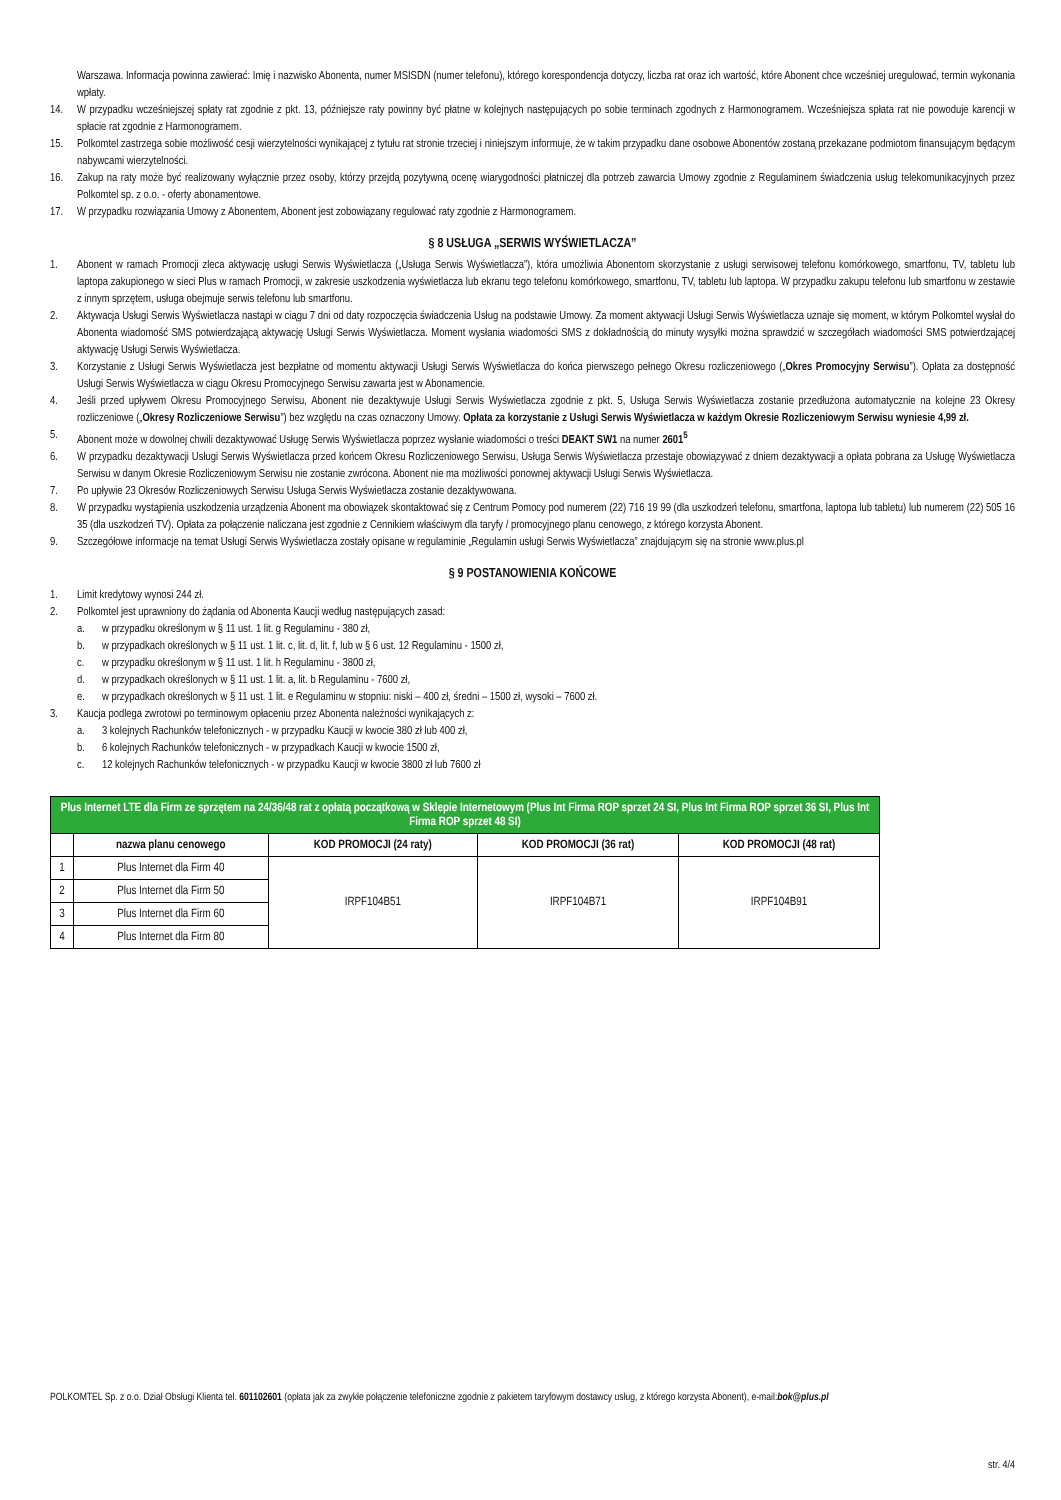Warszawa. Informacja powinna zawierać: Imię i nazwisko Abonenta, numer MSISDN (numer telefonu), którego korespondencja dotyczy, liczba rat oraz ich wartość, które Abonent chce wcześniej uregulować, termin wykonania wpłaty.
14. W przypadku wcześniejszej spłaty rat zgodnie z pkt. 13, późniejsze raty powinny być płatne w kolejnych następujących po sobie terminach zgodnych z Harmonogramem. Wcześniejsza spłata rat nie powoduje karencji w spłacie rat zgodnie z Harmonogramem.
15. Polkomtel zastrzega sobie możliwość cesji wierzytelności wynikającej z tytułu rat stronie trzeciej i niniejszym informuje, że w takim przypadku dane osobowe Abonentów zostaną przekazane podmiotom finansującym będącym nabywcami wierzytelności.
16. Zakup na raty może być realizowany wyłącznie przez osoby, którzy przejdą pozytywną ocenę wiarygodności płatniczej dla potrzeb zawarcia Umowy zgodnie z Regulaminem świadczenia usług telekomunikacyjnych przez Polkomtel sp. z o.o. - oferty abonamentowe.
17. W przypadku rozwiązania Umowy z Abonentem, Abonent jest zobowiązany regulować raty zgodnie z Harmonogramem.
§ 8 USŁUGA „SERWIS WYŚWIETLACZA”
1. Abonent w ramach Promocji zleca aktywację usługi Serwis Wyświetlacza („Usługa Serwis Wyświetlacza”), która umożliwia Abonentom skorzystanie z usługi serwisowej telefonu komórkowego, smartfonu, TV, tabletu lub laptopa zakupionego w sieci Plus w ramach Promocji, w zakresie uszkodzenia wyświetlacza lub ekranu tego telefonu komórkowego, smartfonu, TV, tabletu lub laptopa. W przypadku zakupu telefonu lub smartfonu w zestawie z innym sprzętem, usługa obejmuje serwis telefonu lub smartfonu.
2. Aktywacja Usługi Serwis Wyświetlacza nastąpi w ciągu 7 dni od daty rozpoczęcia świadczenia Usług na podstawie Umowy. Za moment aktywacji Usługi Serwis Wyświetlacza uznaje się moment, w którym Polkomtel wysłał do Abonenta wiadomość SMS potwierdzającą aktywację Usługi Serwis Wyświetlacza. Moment wysłania wiadomości SMS z dokładnością do minuty wysyłki można sprawdzić w szczegółach wiadomości SMS potwierdzającej aktywację Usługi Serwis Wyświetlacza.
3. Korzystanie z Usługi Serwis Wyświetlacza jest bezpłatne od momentu aktywacji Usługi Serwis Wyświetlacza do końca pierwszego pełnego Okresu rozliczeniowego („Okres Promocyjny Serwisu”). Opłata za dostępność Usługi Serwis Wyświetlacza w ciągu Okresu Promocyjnego Serwisu zawarta jest w Abonamencie.
4. Jeśli przed upływem Okresu Promocyjnego Serwisu, Abonent nie dezaktywuje Usługi Serwis Wyświetlacza zgodnie z pkt. 5, Usługa Serwis Wyświetlacza zostanie przedłużona automatycznie na kolejne 23 Okresy rozliczeniowe („Okresy Rozliczeniowe Serwisu”) bez względu na czas oznaczony Umowy. Opłata za korzystanie z Usługi Serwis Wyświetlacza w każdym Okresie Rozliczeniowym Serwisu wyniesie 4,99 zł.
5. Abonent może w dowolnej chwili dezaktywować Usługę Serwis Wyświetlacza poprzez wysłanie wiadomości o treści DEAKT SW1 na numer 2601<sup>5</sup>
6. W przypadku dezaktywacji Usługi Serwis Wyświetlacza przed końcem Okresu Rozliczeniowego Serwisu, Usługa Serwis Wyświetlacza przestaje obowiązywać z dniem dezaktywacji a opłata pobrana za Usługę Wyświetlacza Serwisu w danym Okresie Rozliczeniowym Serwisu nie zostanie zwrócona. Abonent nie ma możliwości ponownej aktywacji Usługi Serwis Wyświetlacza.
7. Po upływie 23 Okresów Rozliczeniowych Serwisu Usługa Serwis Wyświetlacza zostanie dezaktywowana.
8. W przypadku wystąpienia uszkodzenia urządzenia Abonent ma obowiązek skontaktować się z Centrum Pomocy pod numerem (22) 716 19 99 (dla uszkodzeń telefonu, smartfona, laptopa lub tabletu) lub numerem (22) 505 16 35 (dla uszkodzeń TV). Opłata za połączenie naliczana jest zgodnie z Cennikiem właściwym dla taryfy / promocyjnego planu cenowego, z którego korzysta Abonent.
9. Szczegółowe informacje na temat Usługi Serwis Wyświetlacza zostały opisane w regulaminie „Regulamin usługi Serwis Wyświetlacza” znajdującym się na stronie www.plus.pl
§ 9 POSTANOWIENIA KOŃCOWE
1. Limit kredytowy wynosi 244 zł.
2. Polkomtel jest uprawniony do żądania od Abonenta Kaucji według następujących zasad:
a. w przypadku określonym w § 11 ust. 1 lit. g Regulaminu - 380 zł,
b. w przypadkach określonych w § 11 ust. 1 lit. c, lit. d, lit. f, lub w § 6 ust. 12 Regulaminu - 1500 zł,
c. w przypadku określonym w § 11 ust. 1 lit. h Regulaminu - 3800 zł,
d. w przypadkach określonych w § 11 ust. 1 lit. a, lit. b Regulaminu - 7600 zł,
e. w przypadkach określonych w § 11 ust. 1 lit. e Regulaminu w stopniu: niski – 400 zł, średni – 1500 zł, wysoki – 7600 zł.
3. Kaucja podlega zwrotowi po terminowym opłaceniu przez Abonenta należności wynikających z:
a. 3 kolejnych Rachunków telefonicznych - w przypadku Kaucji w kwocie 380 zł lub 400 zł,
b. 6 kolejnych Rachunków telefonicznych - w przypadkach Kaucji w kwocie 1500 zł,
c. 12 kolejnych Rachunków telefonicznych - w przypadku Kaucji w kwocie 3800 zł lub 7600 zł
| Plus Internet LTE dla Firm ze sprzętem na 24/36/48 rat z opłatą początkową w Sklepie Internetowym (Plus Int Firma ROP sprzet 24 SI, Plus Int Firma ROP sprzet 36 SI, Plus Int Firma ROP sprzet 48 SI) | | | | |
| | nazwa planu cenowego | KOD PROMOCJI (24 raty) | KOD PROMOCJI (36 rat) | KOD PROMOCJI (48 rat) |
| 1 | Plus Internet dla Firm 40 | IRPF104B51 | IRPF104B71 | IRPF104B91 |
| 2 | Plus Internet dla Firm 50 | | | |
| 3 | Plus Internet dla Firm 60 | | | |
| 4 | Plus Internet dla Firm 80 | | | |
POLKOMTEL Sp. z o.o. Dział Obsługi Klienta tel. 601102601 (opłata jak za zwykłe połączenie telefoniczne zgodnie z pakietem taryfowym dostawcy usług, z którego korzysta Abonent), e-mail:bok@plus.pl
str. 4/4